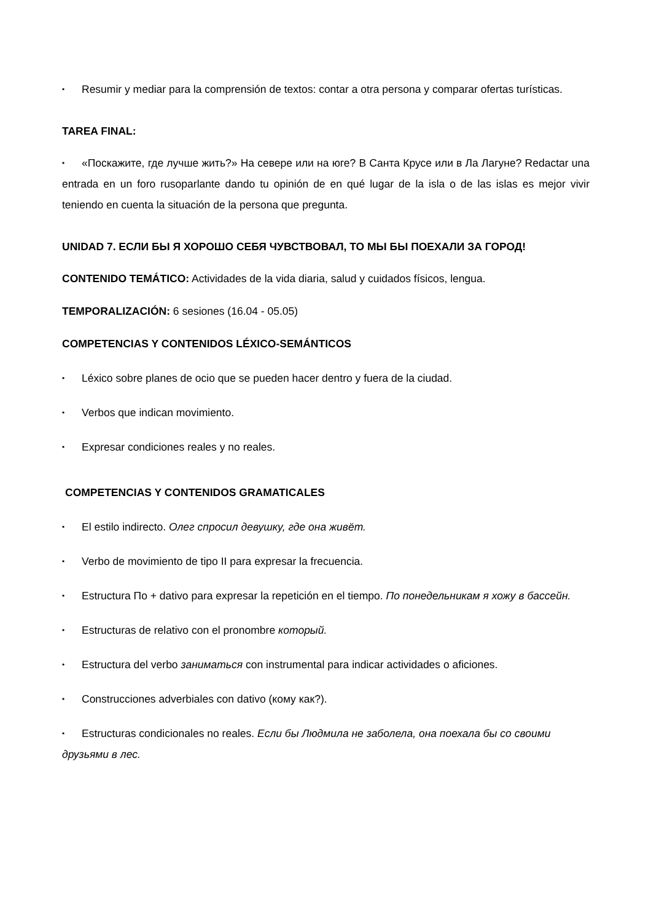• Resumir y mediar para la comprensión de textos: contar a otra persona y comparar ofertas turísticas.
TAREA FINAL:
• «Поскажите, где лучше жить?» На севере или на юге? В Санта Крусе или в Ла Лагуне? Redactar una entrada en un foro rusoparlante dando tu opinión de en qué lugar de la isla o de las islas es mejor vivir teniendo en cuenta la situación de la persona que pregunta.
UNIDAD 7. ЕСЛИ БЫ Я ХОРОШО СЕБЯ ЧУВСТВОВАЛ, ТО МЫ БЫ ПОЕХАЛИ ЗА ГОРОД!
CONTENIDO TEMÁTICO: Actividades de la vida diaria, salud y cuidados físicos, lengua.
TEMPORALIZACIÓN: 6 sesiones (16.04 - 05.05)
COMPETENCIAS Y CONTENIDOS LÉXICO-SEMÁNTICOS
• Léxico sobre planes de ocio que se pueden hacer dentro y fuera de la ciudad.
• Verbos que indican movimiento.
• Expresar condiciones reales y no reales.
COMPETENCIAS Y CONTENIDOS GRAMATICALES
• El estilo indirecto. Олег спросил девушку, где она живёт.
• Verbo de movimiento de tipo II para expresar la frecuencia.
• Estructura По + dativo para expresar la repetición en el tiempo. По понедельникам я хожу в бассейн.
• Estructuras de relativo con el pronombre который.
• Estructura del verbo заниматься con instrumental para indicar actividades o aficiones.
• Construcciones adverbiales con dativo (кому как?).
• Estructuras condicionales no reales. Если бы Людмила не заболела, она поехала бы со своими друзьями в лес.